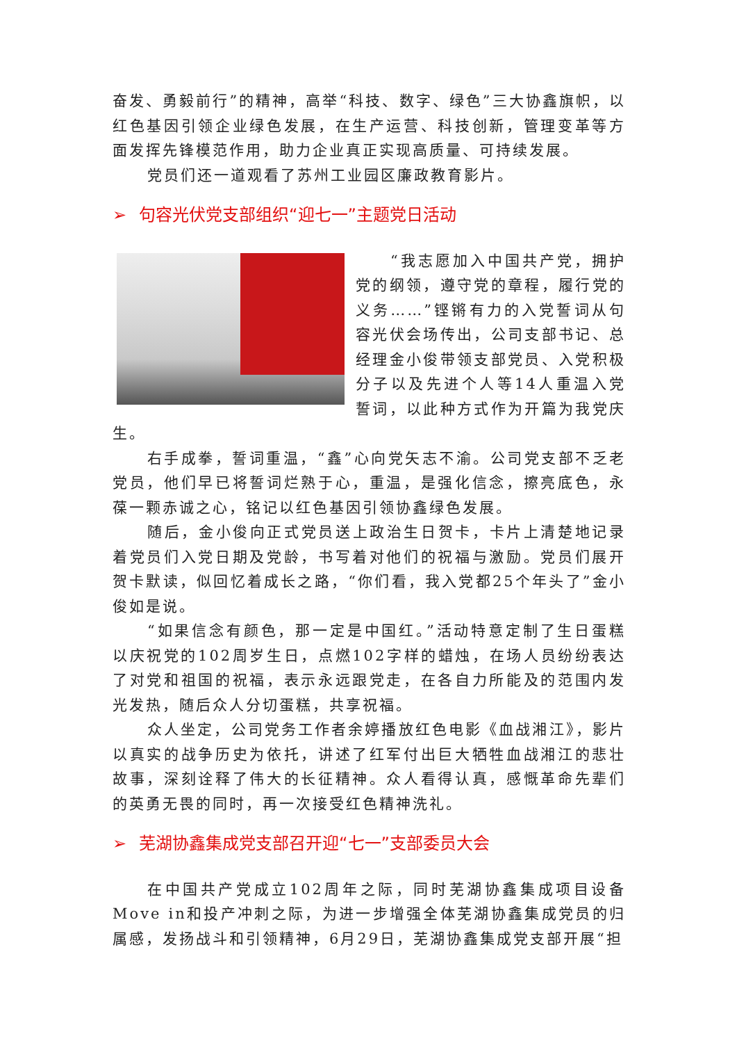奋发、勇毅前行”的精神，高举“科技、数字、绿色”三大协鑫旗帜，以红色基因引领企业绿色发展，在生产运营、科技创新，管理变革等方面发挥先锋模范作用，助力企业真正实现高质量、可持续发展。
党员们还一道观看了苏州工业园区廉政教育影片。
➢ 句容光伏党支部组织“迎七一”主题党日活动
“我志愿加入中国共产党，拥护党的纲领，遵守党的章程，履行党的义务……”铿锵有力的入党誓词从句容光伏会场传出，公司支部书记、总经理金小俊带领支部党员、入党积极分子以及先进个人等14人重温入党誓词，以此种方式作为开篇为我党庆生。
右手成拳，誓词重温，“鑫”心向党矢志不渝。公司党支部不乏老党员，他们早已将誓词烂熟于心，重温，是强化信念，擦亮底色，永葆一颗赤诚之心，铭记以红色基因引领协鑫绿色发展。
随后，金小俊向正式党员送上政治生日贺卡，卡片上清楚地记录着党员们入党日期及党龄，书写着对他们的祝福与激励。党员们展开贺卡默读，似回忆着成长之路，“你们看，我入党都25个年头了”金小俊如是说。
“如果信念有颜色，那一定是中国红。”活动特意定制了生日蛋糕以庆祝党的102周岁生日，点燃102字样的蜡烛，在场人员纷纷表达了对党和祖国的祝福，表示永远跟党走，在各自力所能及的范围内发光发热，随后众人分切蛋糕，共享祝福。
众人坐定，公司党务工作者余婷播放红色电影《血战湘江》，影片以真实的战争历史为依托，讲述了红军付出巨大牺牲血战湘江的悲壮故事，深刻诠释了伟大的长征精神。众人看得认真，感慨革命先辈们的英勇无畏的同时，再一次接受红色精神洗礼。
➢ 芜湖协鑫集成党支部召开迎“七一”支部委员大会
在中国共产党成立102周年之际，同时芜湖协鑫集成项目设备Move in和投产冲刺之际，为进一步增强全体芜湖协鑫集成党员的归属感，发扬战斗和引领精神，6月29日，芜湖协鑫集成党支部开展“担